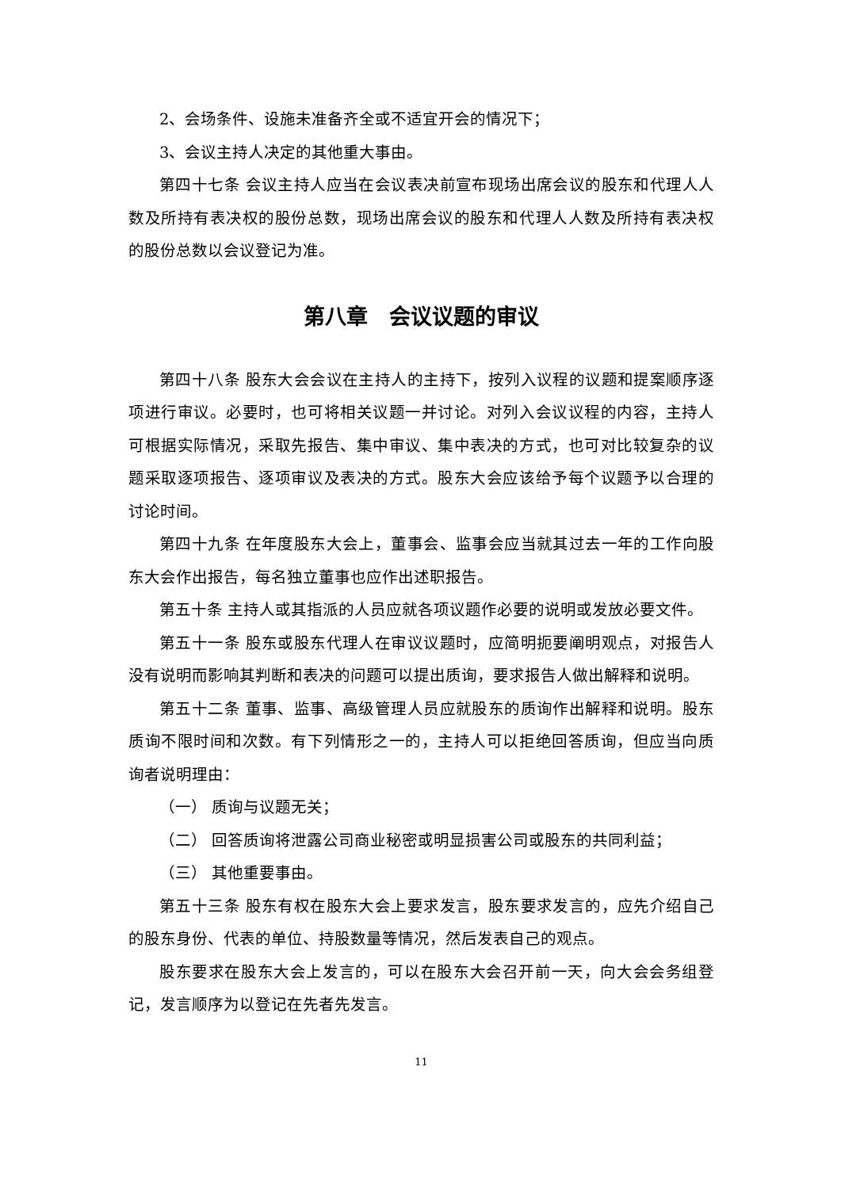2、会场条件、设施未准备齐全或不适宜开会的情况下；
3、会议主持人决定的其他重大事由。
第四十七条 会议主持人应当在会议表决前宣布现场出席会议的股东和代理人人数及所持有表决权的股份总数，现场出席会议的股东和代理人人数及所持有表决权的股份总数以会议登记为准。
第八章　会议议题的审议
第四十八条 股东大会会议在主持人的主持下，按列入议程的议题和提案顺序逐项进行审议。必要时，也可将相关议题一并讨论。对列入会议议程的内容，主持人可根据实际情况，采取先报告、集中审议、集中表决的方式，也可对比较复杂的议题采取逐项报告、逐项审议及表决的方式。股东大会应该给予每个议题予以合理的讨论时间。
第四十九条 在年度股东大会上，董事会、监事会应当就其过去一年的工作向股东大会作出报告，每名独立董事也应作出述职报告。
第五十条 主持人或其指派的人员应就各项议题作必要的说明或发放必要文件。
第五十一条 股东或股东代理人在审议议题时，应简明扼要阐明观点，对报告人没有说明而影响其判断和表决的问题可以提出质询，要求报告人做出解释和说明。
第五十二条 董事、监事、高级管理人员应就股东的质询作出解释和说明。股东质询不限时间和次数。有下列情形之一的，主持人可以拒绝回答质询，但应当向质询者说明理由：
（一） 质询与议题无关；
（二） 回答质询将泄露公司商业秘密或明显损害公司或股东的共同利益；
（三） 其他重要事由。
第五十三条 股东有权在股东大会上要求发言，股东要求发言的，应先介绍自己的股东身份、代表的单位、持股数量等情况，然后发表自己的观点。
股东要求在股东大会上发言的，可以在股东大会召开前一天，向大会会务组登记，发言顺序为以登记在先者先发言。
11